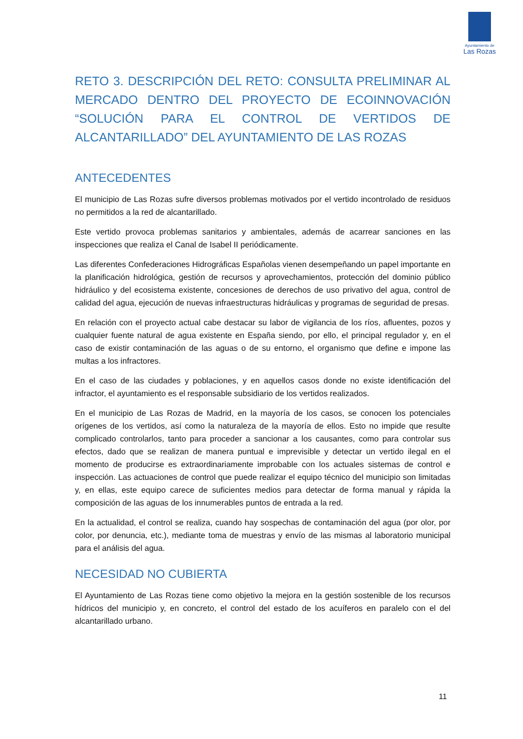Ayuntamiento de
Las Rozas
RETO 3. DESCRIPCIÓN DEL RETO: CONSULTA PRELIMINAR AL MERCADO DENTRO DEL PROYECTO DE ECOINNOVACIÓN “SOLUCIÓN PARA EL CONTROL DE VERTIDOS DE ALCANTARILLADO” DEL AYUNTAMIENTO DE LAS ROZAS
ANTECEDENTES
El municipio de Las Rozas sufre diversos problemas motivados por el vertido incontrolado de residuos no permitidos a la red de alcantarillado.
Este vertido provoca problemas sanitarios y ambientales, además de acarrear sanciones en las inspecciones que realiza el Canal de Isabel II periódicamente.
Las diferentes Confederaciones Hidrográficas Españolas vienen desempeñando un papel importante en la planificación hidrológica, gestión de recursos y aprovechamientos, protección del dominio público hidráulico y del ecosistema existente, concesiones de derechos de uso privativo del agua, control de calidad del agua, ejecución de nuevas infraestructuras hidráulicas y programas de seguridad de presas.
En relación con el proyecto actual cabe destacar su labor de vigilancia de los ríos, afluentes, pozos y cualquier fuente natural de agua existente en España siendo, por ello, el principal regulador y, en el caso de existir contaminación de las aguas o de su entorno, el organismo que define e impone las multas a los infractores.
En el caso de las ciudades y poblaciones, y en aquellos casos donde no existe identificación del infractor, el ayuntamiento es el responsable subsidiario de los vertidos realizados.
En el municipio de Las Rozas de Madrid, en la mayoría de los casos, se conocen los potenciales orígenes de los vertidos, así como la naturaleza de la mayoría de ellos. Esto no impide que resulte complicado controlarlos, tanto para proceder a sancionar a los causantes, como para controlar sus efectos, dado que se realizan de manera puntual e imprevisible y detectar un vertido ilegal en el momento de producirse es extraordinariamente improbable con los actuales sistemas de control e inspección. Las actuaciones de control que puede realizar el equipo técnico del municipio son limitadas y, en ellas, este equipo carece de suficientes medios para detectar de forma manual y rápida la composición de las aguas de los innumerables puntos de entrada a la red.
En la actualidad, el control se realiza, cuando hay sospechas de contaminación del agua (por olor, por color, por denuncia, etc.), mediante toma de muestras y envío de las mismas al laboratorio municipal para el análisis del agua.
NECESIDAD NO CUBIERTA
El Ayuntamiento de Las Rozas tiene como objetivo la mejora en la gestión sostenible de los recursos hídricos del municipio y, en concreto, el control del estado de los acuíferos en paralelo con el del alcantarillado urbano.
11